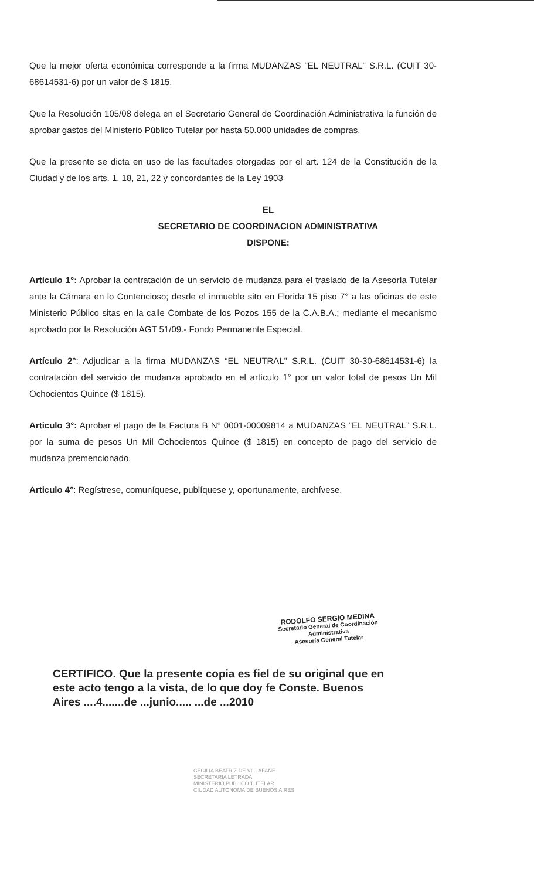Que la mejor oferta económica corresponde a la firma MUDANZAS "EL NEUTRAL" S.R.L. (CUIT 30-68614531-6) por un valor de $ 1815.
Que la Resolución 105/08 delega en el Secretario General de Coordinación Administrativa la función de aprobar gastos del Ministerio Público Tutelar por hasta 50.000 unidades de compras.
Que la presente se dicta en uso de las facultades otorgadas por el art. 124 de la Constitución de la Ciudad y de los arts. 1, 18, 21, 22 y concordantes de la Ley 1903
EL
SECRETARIO DE COORDINACION ADMINISTRATIVA
DISPONE:
Artículo 1°: Aprobar la contratación de un servicio de mudanza para el traslado de la Asesoría Tutelar ante la Cámara en lo Contencioso; desde el inmueble sito en Florida 15 piso 7° a las oficinas de este Ministerio Público sitas en la calle Combate de los Pozos 155 de la C.A.B.A.; mediante el mecanismo aprobado por la Resolución AGT 51/09.- Fondo Permanente Especial.
Artículo 2°: Adjudicar a la firma MUDANZAS “EL NEUTRAL” S.R.L. (CUIT 30-30-68614531-6) la contratación del servicio de mudanza aprobado en el artículo 1° por un valor total de pesos Un Mil Ochocientos Quince ($ 1815).
Articulo 3°: Aprobar el pago de la Factura B N° 0001-00009814 a MUDANZAS “EL NEUTRAL” S.R.L. por la suma de pesos Un Mil Ochocientos Quince ($ 1815) en concepto de pago del servicio de mudanza premencionado.
Articulo 4°: Regístrese, comuníquese, publíquese y, oportunamente, archívese.
RODOLFO SERGIO MEDINA
Secretario General de Coordinación
Administrativa
Asesoría General Tutelar
CERTIFICO. Que la presente copia es fiel de su original que en este acto tengo a la vista, de lo que doy fe Conste. Buenos Aires ....4.......de ...junio..... ...de ...2010
CECILIA BEATRIZ DE VILLAFAÑE
SECRETARIA LETRADA
MINISTERIO PUBLICO TUTELAR
CIUDAD AUTONOMA DE BUENOS AIRES